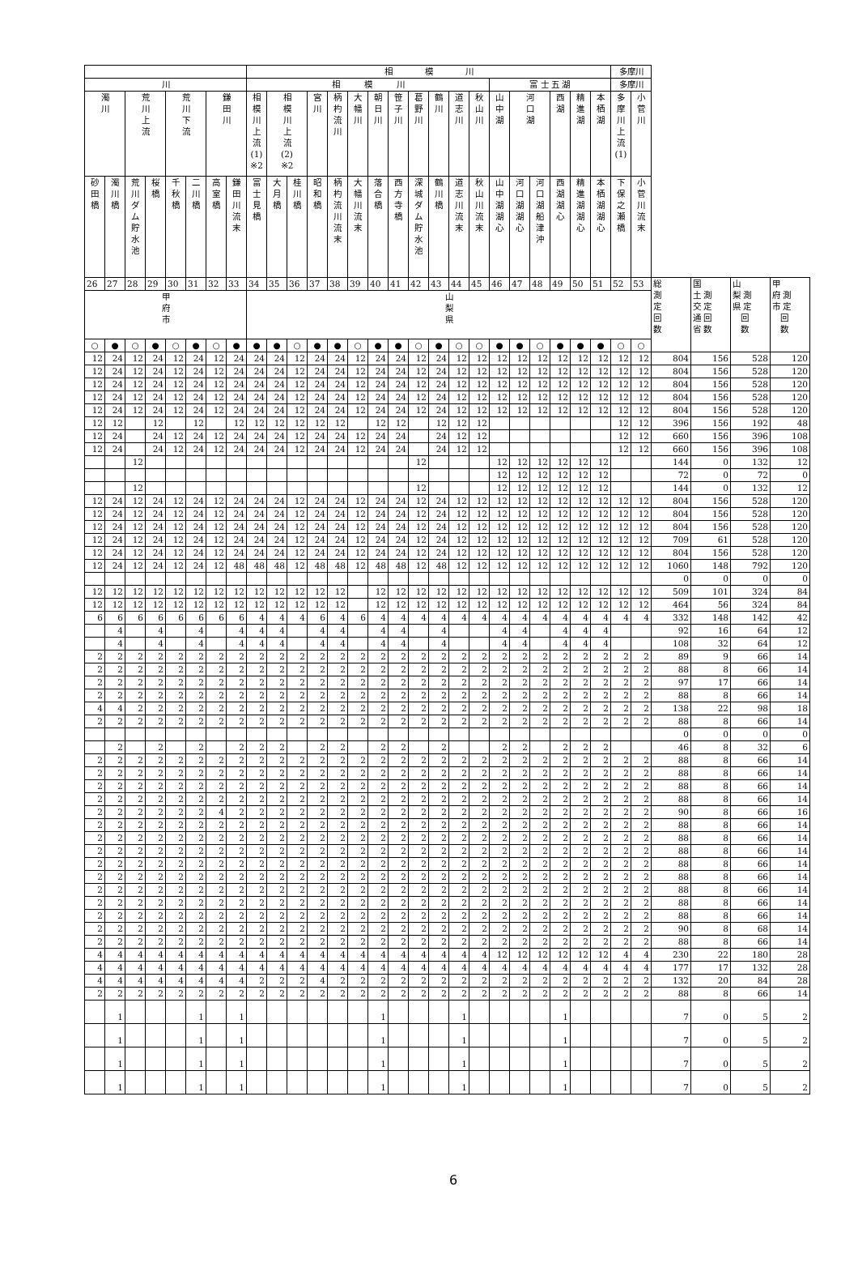| | | | | | | | | 相 模 川 | | | | | | | | | | | | | | | | | | 多摩川 | | | | | |
| --- | --- | --- | --- | --- | --- | --- | --- | --- | --- | --- | --- | --- | --- | --- | --- | --- | --- | --- | --- | --- | --- | --- | --- | --- | --- | --- | --- | --- | --- | --- | --- |
| 川 | | | | | | | | 相 模 川 | | | | | | | | | | | | 富 士 五 湖 | | | | | | 多摩川 | | | | | |
| 濁 川 | | 荒 川 上 流 | | 荒 川 下 流 | | 鎌 田 川 | | 相 模 川 上 流 (1) ※2 | 相 模 川 上 流 (2) ※2 | | 宮 川 | 柄 杓 流 川 | 大 幡 川 | 朝 日 川 | 笹 子 川 | 葛 野 川 | 鶴 川 | 道 志 川 | 秋 山 川 | 山 中 湖 | 河 口 湖 | | 西 湖 | 精 進 湖 | 本 栖 湖 | 多 摩 川 上 流 (1) | 小 菅 川 | | | | |
| 砂 田 橋 | 濁 川 橋 | 荒 川 ダ ム 貯 水 池 | 桜 橋 | 千 秋 橋 | 二 川 橋 | 高 室 橋 | 鎌 田 川 流 末 | 富 士 見 橋 | 大 月 橋 | 桂 川 橋 | 昭 和 橋 | 柄 杓 流 川 流 末 | 大 幡 川 流 末 | 落 合 橋 | 西 方 寺 橋 | 深 城 ダ ム 貯 水 池 | 鶴 川 橋 | 道 志 川 流 末 | 秋 山 川 流 末 | 山 中 湖 湖 心 | 河 口 湖 湖 心 | 河 口 湖 船 津 沖 | 西 湖 湖 心 | 精 進 湖 湖 心 | 本 栖 湖 湖 心 | 下 保 之 瀬 橋 | 小 菅 川 流 末 | | | | |
| 26 | 27 | 28 | 29 | 30 | 31 | 32 | 33 | 34 | 35 | 36 | 37 | 38 | 39 | 40 | 41 | 42 | 43 | 44 | 45 | 46 | 47 | 48 | 49 | 50 | 51 | 52 | 53 | 総 測 定 回 数 | 国 土 測 交 定 通 回 省 数 | 山 梨 測 県 定 回 数 | 甲 府 測 市 定 回 数 |
| 甲 府 市 | | | | | | | | 山 梨 県 | | | | | | | | | | | | | | | | | | | | | | | |
| ○ | ● | ○ | ● | ○ | ● | ○ | ● | ● | ● | ○ | ● | ● | ○ | ● | ● | ○ | ● | ○ | ○ | ● | ● | ○ | ● | ● | ● | ○ | ○ | | | | |
| 12 | 24 | 12 | 24 | 12 | 24 | 12 | 24 | 24 | 24 | 12 | 24 | 24 | 12 | 24 | 24 | 12 | 24 | 12 | 12 | 12 | 12 | 12 | 12 | 12 | 12 | 12 | 12 | 804 | 156 | 528 | 120 |
| 12 | 24 | 12 | 24 | 12 | 24 | 12 | 24 | 24 | 24 | 12 | 24 | 24 | 12 | 24 | 24 | 12 | 24 | 12 | 12 | 12 | 12 | 12 | 12 | 12 | 12 | 12 | 12 | 804 | 156 | 528 | 120 |
| 12 | 24 | 12 | 24 | 12 | 24 | 12 | 24 | 24 | 24 | 12 | 24 | 24 | 12 | 24 | 24 | 12 | 24 | 12 | 12 | 12 | 12 | 12 | 12 | 12 | 12 | 12 | 12 | 804 | 156 | 528 | 120 |
| 12 | 24 | 12 | 24 | 12 | 24 | 12 | 24 | 24 | 24 | 12 | 24 | 24 | 12 | 24 | 24 | 12 | 24 | 12 | 12 | 12 | 12 | 12 | 12 | 12 | 12 | 12 | 12 | 804 | 156 | 528 | 120 |
| 12 | 24 | 12 | 24 | 12 | 24 | 12 | 24 | 24 | 24 | 12 | 24 | 24 | 12 | 24 | 24 | 12 | 24 | 12 | 12 | 12 | 12 | 12 | 12 | 12 | 12 | 12 | 12 | 804 | 156 | 528 | 120 |
| 12 | 12 | | 12 | | 12 | | 12 | 12 | 12 | 12 | 12 | 12 | | 12 | 12 | | 12 | 12 | 12 | | | | | | | 12 | 12 | 396 | 156 | 192 | 48 |
| 12 | 24 | | 24 | 12 | 24 | 12 | 24 | 24 | 24 | 12 | 24 | 24 | 12 | 24 | 24 | | 24 | 12 | 12 | | | | | | | 12 | 12 | 660 | 156 | 396 | 108 |
| 12 | 24 | | 24 | 12 | 24 | 12 | 24 | 24 | 24 | 12 | 24 | 24 | 12 | 24 | 24 | | 24 | 12 | 12 | | | | | | | 12 | 12 | 660 | 156 | 396 | 108 |
| | | 12 | | | | | | | | | | | | | | 12 | | | | 12 | 12 | 12 | 12 | 12 | 12 | | | 144 | 0 | 132 | 12 |
| | | | | | | | | | | | | | | | | | | | | 12 | 12 | 12 | 12 | 12 | 12 | | | 72 | 0 | 72 | 0 |
| | | 12 | | | | | | | | | | | | | | 12 | | | | 12 | 12 | 12 | 12 | 12 | 12 | | | 144 | 0 | 132 | 12 |
| 12 | 24 | 12 | 24 | 12 | 24 | 12 | 24 | 24 | 24 | 12 | 24 | 24 | 12 | 24 | 24 | 12 | 24 | 12 | 12 | 12 | 12 | 12 | 12 | 12 | 12 | 12 | 12 | 804 | 156 | 528 | 120 |
| 12 | 24 | 12 | 24 | 12 | 24 | 12 | 24 | 24 | 24 | 12 | 24 | 24 | 12 | 24 | 24 | 12 | 24 | 12 | 12 | 12 | 12 | 12 | 12 | 12 | 12 | 12 | 12 | 804 | 156 | 528 | 120 |
| 12 | 24 | 12 | 24 | 12 | 24 | 12 | 24 | 24 | 24 | 12 | 24 | 24 | 12 | 24 | 24 | 12 | 24 | 12 | 12 | 12 | 12 | 12 | 12 | 12 | 12 | 12 | 12 | 804 | 156 | 528 | 120 |
| 12 | 24 | 12 | 24 | 12 | 24 | 12 | 24 | 24 | 24 | 12 | 24 | 24 | 12 | 24 | 24 | 12 | 24 | 12 | 12 | 12 | 12 | 12 | 12 | 12 | 12 | 12 | 12 | 709 | 61 | 528 | 120 |
| 12 | 24 | 12 | 24 | 12 | 24 | 12 | 24 | 24 | 24 | 12 | 24 | 24 | 12 | 24 | 24 | 12 | 24 | 12 | 12 | 12 | 12 | 12 | 12 | 12 | 12 | 12 | 12 | 804 | 156 | 528 | 120 |
| 12 | 24 | 12 | 24 | 12 | 24 | 12 | 48 | 48 | 48 | 12 | 48 | 48 | 12 | 48 | 48 | 12 | 48 | 12 | 12 | 12 | 12 | 12 | 12 | 12 | 12 | 12 | 12 | 1060 | 148 | 792 | 120 |
| | | | | | | | | | | | | | | | | | | | | | | | | | | | | 0 | 0 | 0 | 0 |
| 12 | 12 | 12 | 12 | 12 | 12 | 12 | 12 | 12 | 12 | 12 | 12 | 12 | | 12 | 12 | 12 | 12 | 12 | 12 | 12 | 12 | 12 | 12 | 12 | 12 | 12 | 12 | 509 | 101 | 324 | 84 |
| 12 | 12 | 12 | 12 | 12 | 12 | 12 | 12 | 12 | 12 | 12 | 12 | 12 | | 12 | 12 | 12 | 12 | 12 | 12 | 12 | 12 | 12 | 12 | 12 | 12 | 12 | 12 | 464 | 56 | 324 | 84 |
| 6 | 6 | 6 | 6 | 6 | 6 | 6 | 6 | 4 | 4 | 4 | 6 | 4 | 6 | 4 | 4 | 4 | 4 | 4 | 4 | 4 | 4 | 4 | 4 | 4 | 4 | 4 | 4 | 332 | 148 | 142 | 42 |
| | 4 | | 4 | | 4 | | 4 | 4 | 4 | | 4 | 4 | | 4 | 4 | | 4 | | | 4 | 4 | | 4 | 4 | 4 | | | 92 | 16 | 64 | 12 |
| | 4 | | 4 | | 4 | | 4 | 4 | 4 | | 4 | 4 | | 4 | 4 | | 4 | | | 4 | 4 | | 4 | 4 | 4 | | | 108 | 32 | 64 | 12 |
| 2 | 2 | 2 | 2 | 2 | 2 | 2 | 2 | 2 | 2 | 2 | 2 | 2 | 2 | 2 | 2 | 2 | 2 | 2 | 2 | 2 | 2 | 2 | 2 | 2 | 2 | 2 | 2 | 89 | 9 | 66 | 14 |
| 2 | 2 | 2 | 2 | 2 | 2 | 2 | 2 | 2 | 2 | 2 | 2 | 2 | 2 | 2 | 2 | 2 | 2 | 2 | 2 | 2 | 2 | 2 | 2 | 2 | 2 | 2 | 2 | 88 | 8 | 66 | 14 |
| 2 | 2 | 2 | 2 | 2 | 2 | 2 | 2 | 2 | 2 | 2 | 2 | 2 | 2 | 2 | 2 | 2 | 2 | 2 | 2 | 2 | 2 | 2 | 2 | 2 | 2 | 2 | 2 | 97 | 17 | 66 | 14 |
| 2 | 2 | 2 | 2 | 2 | 2 | 2 | 2 | 2 | 2 | 2 | 2 | 2 | 2 | 2 | 2 | 2 | 2 | 2 | 2 | 2 | 2 | 2 | 2 | 2 | 2 | 2 | 2 | 88 | 8 | 66 | 14 |
| 4 | 4 | 2 | 2 | 2 | 2 | 2 | 2 | 2 | 2 | 2 | 2 | 2 | 2 | 2 | 2 | 2 | 2 | 2 | 2 | 2 | 2 | 2 | 2 | 2 | 2 | 2 | 2 | 138 | 22 | 98 | 18 |
| 2 | 2 | 2 | 2 | 2 | 2 | 2 | 2 | 2 | 2 | 2 | 2 | 2 | 2 | 2 | 2 | 2 | 2 | 2 | 2 | 2 | 2 | 2 | 2 | 2 | 2 | 2 | 2 | 88 | 8 | 66 | 14 |
| | | | | | | | | | | | | | | | | | | | | | | | | | | | | 0 | 0 | 0 | 0 |
| | 2 | | 2 | | 2 | | 2 | 2 | 2 | | 2 | 2 | | 2 | 2 | | 2 | | | 2 | 2 | | 2 | 2 | 2 | | | 46 | 8 | 32 | 6 |
| 2 | 2 | 2 | 2 | 2 | 2 | 2 | 2 | 2 | 2 | 2 | 2 | 2 | 2 | 2 | 2 | 2 | 2 | 2 | 2 | 2 | 2 | 2 | 2 | 2 | 2 | 2 | 2 | 88 | 8 | 66 | 14 |
| 2 | 2 | 2 | 2 | 2 | 2 | 2 | 2 | 2 | 2 | 2 | 2 | 2 | 2 | 2 | 2 | 2 | 2 | 2 | 2 | 2 | 2 | 2 | 2 | 2 | 2 | 2 | 2 | 88 | 8 | 66 | 14 |
| 2 | 2 | 2 | 2 | 2 | 2 | 2 | 2 | 2 | 2 | 2 | 2 | 2 | 2 | 2 | 2 | 2 | 2 | 2 | 2 | 2 | 2 | 2 | 2 | 2 | 2 | 2 | 2 | 88 | 8 | 66 | 14 |
| 2 | 2 | 2 | 2 | 2 | 2 | 2 | 2 | 2 | 2 | 2 | 2 | 2 | 2 | 2 | 2 | 2 | 2 | 2 | 2 | 2 | 2 | 2 | 2 | 2 | 2 | 2 | 2 | 88 | 8 | 66 | 14 |
| 2 | 2 | 2 | 2 | 2 | 2 | 4 | 2 | 2 | 2 | 2 | 2 | 2 | 2 | 2 | 2 | 2 | 2 | 2 | 2 | 2 | 2 | 2 | 2 | 2 | 2 | 2 | 2 | 90 | 8 | 66 | 16 |
| 2 | 2 | 2 | 2 | 2 | 2 | 2 | 2 | 2 | 2 | 2 | 2 | 2 | 2 | 2 | 2 | 2 | 2 | 2 | 2 | 2 | 2 | 2 | 2 | 2 | 2 | 2 | 2 | 88 | 8 | 66 | 14 |
| 2 | 2 | 2 | 2 | 2 | 2 | 2 | 2 | 2 | 2 | 2 | 2 | 2 | 2 | 2 | 2 | 2 | 2 | 2 | 2 | 2 | 2 | 2 | 2 | 2 | 2 | 2 | 2 | 88 | 8 | 66 | 14 |
| 2 | 2 | 2 | 2 | 2 | 2 | 2 | 2 | 2 | 2 | 2 | 2 | 2 | 2 | 2 | 2 | 2 | 2 | 2 | 2 | 2 | 2 | 2 | 2 | 2 | 2 | 2 | 2 | 88 | 8 | 66 | 14 |
| 2 | 2 | 2 | 2 | 2 | 2 | 2 | 2 | 2 | 2 | 2 | 2 | 2 | 2 | 2 | 2 | 2 | 2 | 2 | 2 | 2 | 2 | 2 | 2 | 2 | 2 | 2 | 2 | 88 | 8 | 66 | 14 |
| 2 | 2 | 2 | 2 | 2 | 2 | 2 | 2 | 2 | 2 | 2 | 2 | 2 | 2 | 2 | 2 | 2 | 2 | 2 | 2 | 2 | 2 | 2 | 2 | 2 | 2 | 2 | 2 | 88 | 8 | 66 | 14 |
| 2 | 2 | 2 | 2 | 2 | 2 | 2 | 2 | 2 | 2 | 2 | 2 | 2 | 2 | 2 | 2 | 2 | 2 | 2 | 2 | 2 | 2 | 2 | 2 | 2 | 2 | 2 | 2 | 88 | 8 | 66 | 14 |
| 2 | 2 | 2 | 2 | 2 | 2 | 2 | 2 | 2 | 2 | 2 | 2 | 2 | 2 | 2 | 2 | 2 | 2 | 2 | 2 | 2 | 2 | 2 | 2 | 2 | 2 | 2 | 2 | 88 | 8 | 66 | 14 |
| 2 | 2 | 2 | 2 | 2 | 2 | 2 | 2 | 2 | 2 | 2 | 2 | 2 | 2 | 2 | 2 | 2 | 2 | 2 | 2 | 2 | 2 | 2 | 2 | 2 | 2 | 2 | 2 | 88 | 8 | 66 | 14 |
| 2 | 2 | 2 | 2 | 2 | 2 | 2 | 2 | 2 | 2 | 2 | 2 | 2 | 2 | 2 | 2 | 2 | 2 | 2 | 2 | 2 | 2 | 2 | 2 | 2 | 2 | 2 | 2 | 90 | 8 | 68 | 14 |
| 2 | 2 | 2 | 2 | 2 | 2 | 2 | 2 | 2 | 2 | 2 | 2 | 2 | 2 | 2 | 2 | 2 | 2 | 2 | 2 | 2 | 2 | 2 | 2 | 2 | 2 | 2 | 2 | 88 | 8 | 66 | 14 |
| 4 | 4 | 4 | 4 | 4 | 4 | 4 | 4 | 4 | 4 | 4 | 4 | 4 | 4 | 4 | 4 | 4 | 4 | 4 | 4 | 12 | 12 | 12 | 12 | 12 | 12 | 4 | 4 | 230 | 22 | 180 | 28 |
| 4 | 4 | 4 | 4 | 4 | 4 | 4 | 4 | 4 | 4 | 4 | 4 | 4 | 4 | 4 | 4 | 4 | 4 | 4 | 4 | 4 | 4 | 4 | 4 | 4 | 4 | 4 | 4 | 177 | 17 | 132 | 28 |
| 4 | 4 | 4 | 4 | 4 | 4 | 4 | 4 | 2 | 2 | 2 | 4 | 2 | 2 | 2 | 2 | 2 | 2 | 2 | 2 | 2 | 2 | 2 | 2 | 2 | 2 | 2 | 2 | 132 | 20 | 84 | 28 |
| 2 | 2 | 2 | 2 | 2 | 2 | 2 | 2 | 2 | 2 | 2 | 2 | 2 | 2 | 2 | 2 | 2 | 2 | 2 | 2 | 2 | 2 | 2 | 2 | 2 | 2 | 2 | 2 | 88 | 8 | 66 | 14 |
| | 1 | | | | 1 | | 1 | | | | | | | 1 | | | | 1 | | | | | 1 | | | | | 7 | 0 | 5 | 2 |
| | 1 | | | | 1 | | 1 | | | | | | | 1 | | | | 1 | | | | | 1 | | | | | 7 | 0 | 5 | 2 |
| | 1 | | | | 1 | | 1 | | | | | | | 1 | | | | 1 | | | | | 1 | | | | | 7 | 0 | 5 | 2 |
| | 1 | | | | 1 | | 1 | | | | | | | 1 | | | | 1 | | | | | 1 | | | | | 7 | 0 | 5 | 2 |
6